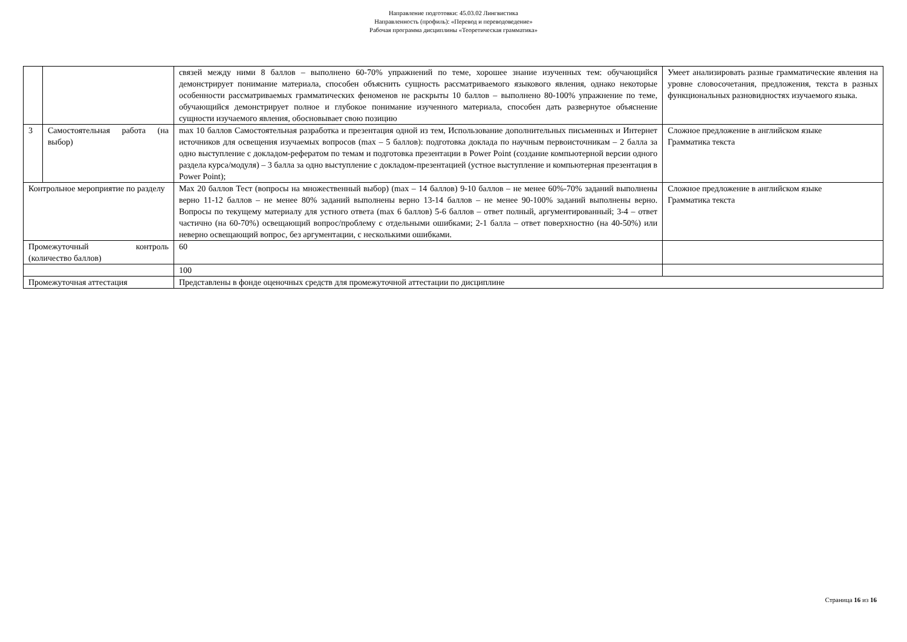Направление подготовки: 45.03.02 Лингвистика
Направленность (профиль): «Перевод и переводоведение»
Рабочая программа дисциплины «Теоретическая грамматика»
| | | связей между ними 8 баллов – выполнено 60-70% упражнений по теме, хорошее знание изученных тем: обучающийся демонстрирует понимание материала, способен объяснить сущность рассматриваемого языкового явления, однако некоторые особенности рассматриваемых грамматических феноменов не раскрыты 10 баллов – выполнено 80-100% упражнение по теме, обучающийся демонстрирует полное и глубокое понимание изученного материала, способен дать развернутое объяснение сущности изучаемого явления, обосновывает свою позицию | Умеет анализировать разные грамматические явления на уровне словосочетания, предложения, текста в разных функциональных разновидностях изучаемого языка. |
| 3 | Самостоятельная работа (на выбор) | max 10 баллов Самостоятельная разработка и презентация одной из тем, Использование дополнительных письменных и Интернет источников для освещения изучаемых вопросов (max – 5 баллов): подготовка доклада по научным первоисточникам – 2 балла за одно выступление с докладом-рефератом по темам и подготовка презентации в Power Point (создание компьютерной версии одного раздела курса/модуля) – 3 балла за одно выступление с докладом-презентацией (устное выступление и компьютерная презентация в Power Point); | Сложное предложение в английском языке Грамматика текста |
| Контрольное мероприятие по разделу | | Max 20 баллов Тест (вопросы на множественный выбор) (max – 14 баллов) 9-10 баллов – не менее 60%-70% заданий выполнены верно 11-12 баллов – не менее 80% заданий выполнены верно 13-14 баллов – не менее 90-100% заданий выполнены верно. Вопросы по текущему материалу для устного ответа (max 6 баллов) 5-6 баллов – ответ полный, аргументированный; 3-4 – ответ частично (на 60-70%) освещающий вопрос/проблему с отдельными ошибками; 2-1 балла – ответ поверхностно (на 40-50%) или неверно освещающий вопрос, без аргументации, с несколькими ошибками. | Сложное предложение в английском языке Грамматика текста |
| Промежуточный контроль (количество баллов) | | 60 | |
| | | 100 | |
| Промежуточная аттестация | | Представлены в фонде оценочных средств для промежуточной аттестации по дисциплине | |
Страница 16 из 16